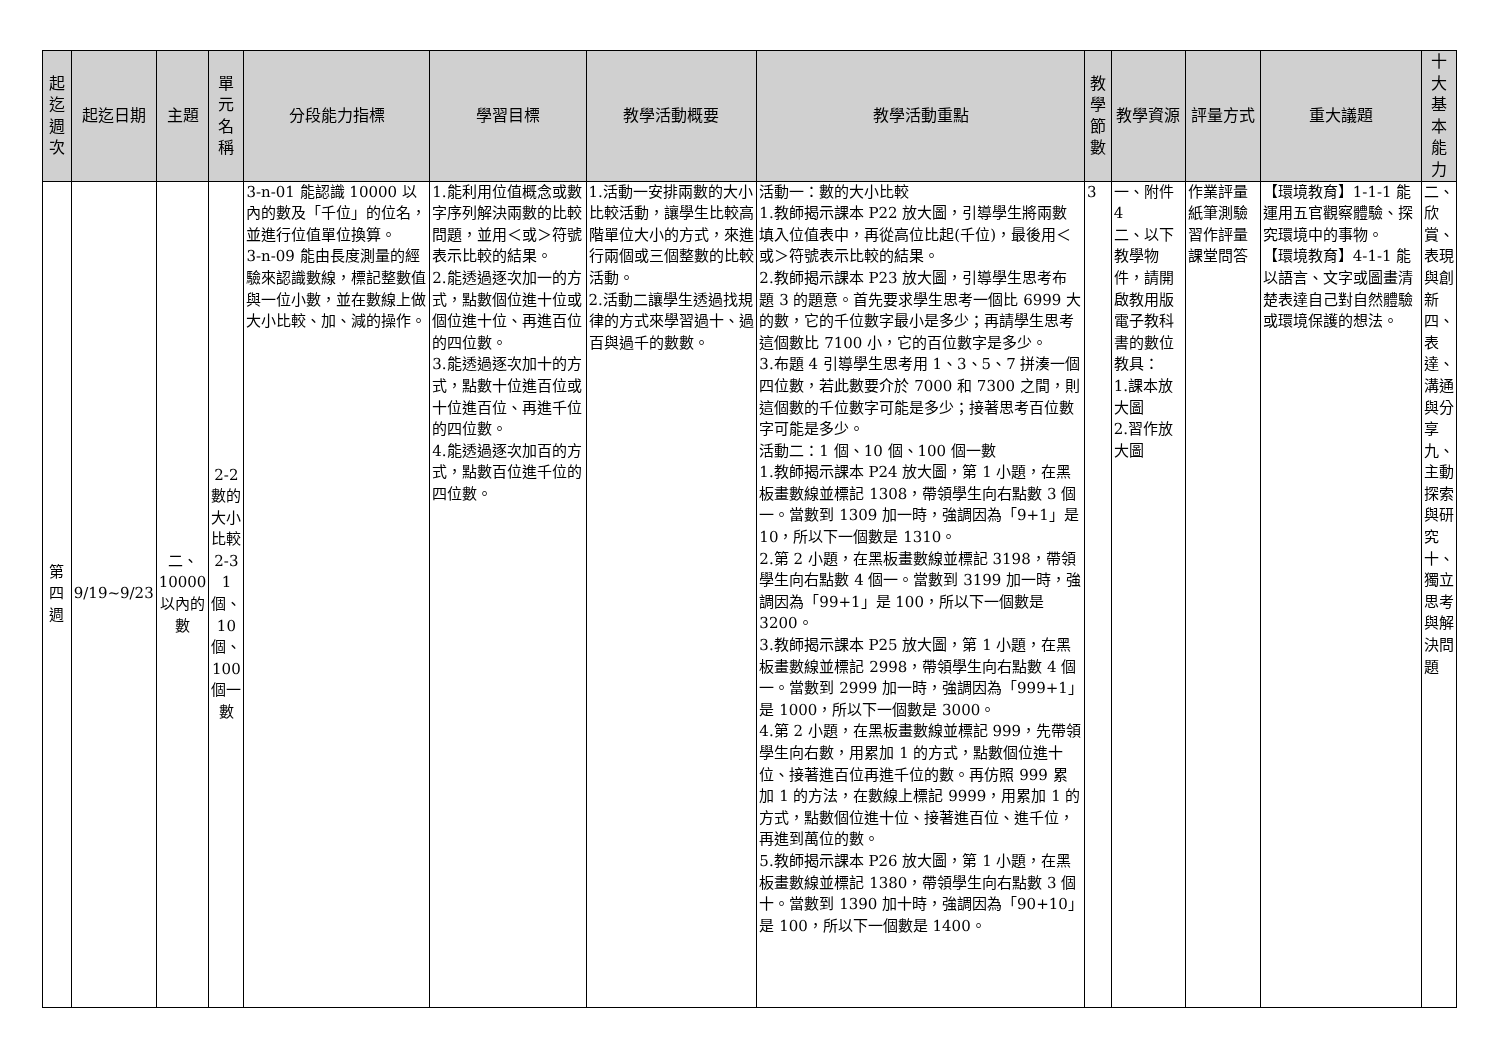| 起迄週次 | 起迄日期 | 主題 | 單元名稱 | 分段能力指標 | 學習目標 | 教學活動概要 | 教學活動重點 | 教學節數 | 教學資源 | 評量方式 | 重大議題 | 十大基本能力 |
| --- | --- | --- | --- | --- | --- | --- | --- | --- | --- | --- | --- | --- |
| 第四週 | 9/19~9/23 | 二、10000以內的數 | 2-2數的大小比較 2-3 1個、10個、100個一數 | 3-n-01 能認識 10000 以內的數及「千位」的位名，並進行位值單位換算。 3-n-09 能由長度測量的經驗來認識數線，標記整數值與一位小數，並在數線上做大小比較、加、減的操作。 | 1.能利用位值概念或數字序列解決兩數的比較問題，並用＜或＞符號表示比較的結果。 2.能透過逐次加一的方式，點數個位進十位或個位進十位、再進百位的四位數。 3.能透過逐次加十的方式，點數十位進百位或十位進百位、再進千位的四位數。 4.能透過逐次加百的方式，點數百位進千位的四位數。 | 1.活動一安排兩數的大小比較活動，讓學生比較高階單位大小的方式，來進行兩個或三個整數的比較活動。 2.活動二讓學生透過找規律的方式來學習過十、過百與過千的數數。 | 活動一：數的大小比較 1.教師揭示課本 P22 放大圖，引導學生將兩數填入位值表中，再從高位比起(千位)，最後用＜或＞符號表示比較的結果。 2.教師揭示課本 P23 放大圖，引導學生思考布題 3 的題意。首先要求學生思考一個比 6999 大的數，它的千位數字最小是多少；再請學生思考這個數比 7100 小，它的百位數字是多少。 3.布題 4 引導學生思考用 1、3、5、7 拼湊一個四位數，若此數要介於 7000 和 7300 之間，則這個數的千位數字可能是多少；接著思考百位數字可能是多少。 活動二：1 個、10 個、100 個一數 1.教師揭示課本 P24 放大圖，第 1 小題，在黑板畫數線並標記 1308，帶領學生向右點數 3 個一。當數到 1309 加一時，強調因為「9+1」是 10，所以下一個數是 1310。 2.第 2 小題，在黑板畫數線並標記 3198，帶領學生向右點數 4 個一。當數到 3199 加一時，強調因為「99+1」是 100，所以下一個數是 3200。 3.教師揭示課本 P25 放大圖，第 1 小題，在黑板畫數線並標記 2998，帶領學生向右點數 4 個一。當數到 2999 加一時，強調因為「999+1」是 1000，所以下一個數是 3000。 4.第 2 小題，在黑板畫數線並標記 999，先帶領學生向右數，用累加 1 的方式，點數個位進十位、接著進百位再進千位的數。再仿照 999 累加 1 的方法，在數線上標記 9999，用累加 1 的方式，點數個位進十位、接著進百位、進千位，再進到萬位的數。 5.教師揭示課本 P26 放大圖，第 1 小題，在黑板畫數線並標記 1380，帶領學生向右點數 3 個十。當數到 1390 加十時，強調因為「90+10」是 100，所以下一個數是 1400。 | 3 | 一、附件4 二、以下教學物件，請開啟教用版電子教科書的數位教具： 1.課本放大圖 2.習作放大圖 | 作業評量 紙筆測驗 習作評量 課堂問答 | 【環境教育】1-1-1 能運用五官觀察體驗、探究環境中的事物。 【環境教育】4-1-1 能以語言、文字或圖畫清楚表達自己對自然體驗或環境保護的想法。 | 二、欣賞、表現與創新 四、表達、溝通與分享 九、主動探索與研究 十、獨立思考與解決問題 |